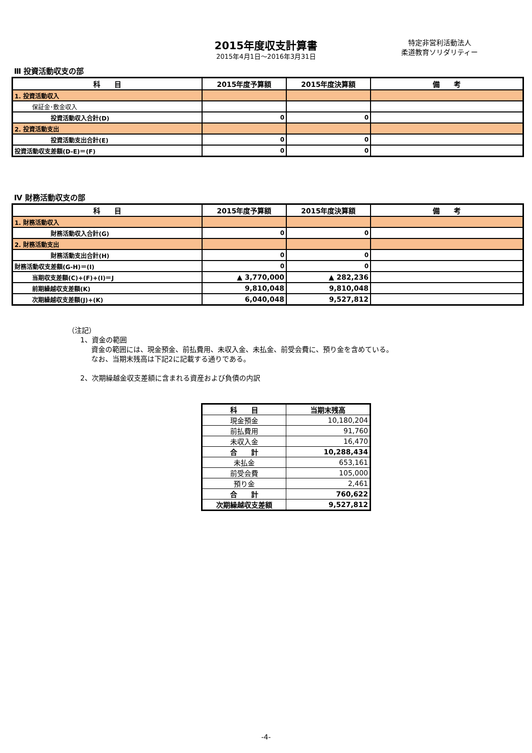2015年度収支計算書
2015年4月1日～2016年3月31日
特定非営利活動法人
柔道教育ソリダリティー
Ⅲ 投資活動収支の部
| 科 目 | 2015年度予算額 | 2015年度決算額 | 備 考 |
| --- | --- | --- | --- |
| 1. 投資活動収入 | | | |
| 保証金･敷金収入 | | | |
| 投資活動収入合計(D) | 0 | 0 | |
| 2. 投資活動支出 | | | |
| 投資活動支出合計(E) | 0 | 0 | |
| 投資活動収支差額(D-E)＝(F) | 0 | 0 | |
Ⅳ 財務活動収支の部
| 科 目 | 2015年度予算額 | 2015年度決算額 | 備 考 |
| --- | --- | --- | --- |
| 1. 財務活動収入 | | | |
| 財務活動収入合計(G) | 0 | 0 | |
| 2. 財務活動支出 | | | |
| 財務活動支出合計(H) | 0 | 0 | |
| 財務活動収支差額(G-H)＝(I) | 0 | 0 | |
| 当期収支差額(C)+(F)+(I)＝J | ▲ 3,770,000 | ▲ 282,236 | |
| 前期繰越収支差額(K) | 9,810,048 | 9,810,048 | |
| 次期繰越収支差額(J)+(K) | 6,040,048 | 9,527,812 | |
（注記）
1、資金の範囲
資金の範囲には、現金預金、前払費用、未収入金、未払金、前受会費に、預り金を含めている。
なお、当期末残高は下記2に記載する通りである。
2、次期繰越金収支差額に含まれる資産および負債の内訳
| 科 目 | 当期末残高 |
| --- | --- |
| 現金預金 | 10,180,204 |
| 前払費用 | 91,760 |
| 未収入金 | 16,470 |
| 合 計 | 10,288,434 |
| 未払金 | 653,161 |
| 前受会費 | 105,000 |
| 預り金 | 2,461 |
| 合 計 | 760,622 |
| 次期繰越収支差額 | 9,527,812 |
-4-